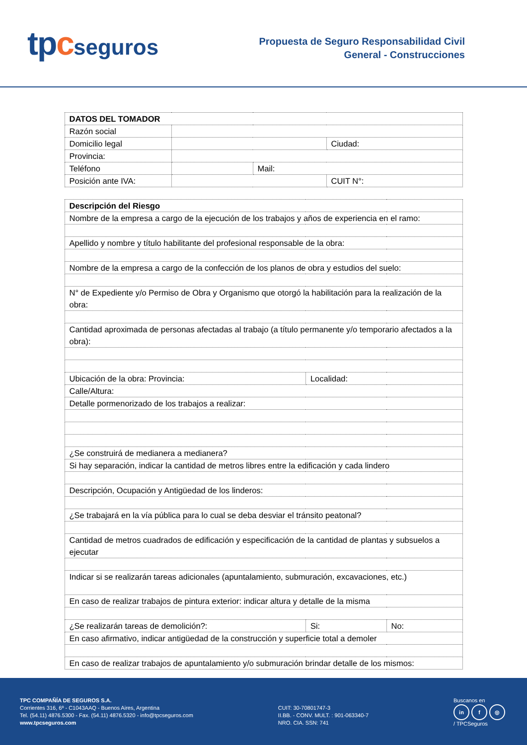tpcseguros
Propuesta de Seguro Responsabilidad Civil
General - Construcciones
| DATOS DEL TOMADOR | | | |
| Razón social | | | |
| Domicilio legal | | | Ciudad: |
| Provincia: | | | |
| Teléfono | | Mail: | |
| Posición ante IVA: | | | CUIT N°: |
| Descripción del Riesgo | | |
| Nombre de la empresa a cargo de la ejecución de los trabajos y años de experiencia en el ramo: | | |
| Apellido y nombre y título habilitante del profesional responsable de la obra: | | |
| Nombre de la empresa a cargo de la confección de los planos de obra y estudios del suelo: | | |
| N° de Expediente y/o Permiso de Obra y Organismo que otorgó la habilitación para la realización de la obra: | | |
| Cantidad aproximada de personas afectadas al trabajo (a título permanente y/o temporario afectados a la obra): | | |
| Ubicación de la obra: Provincia: | Localidad: | |
| Calle/Altura: | | |
| Detalle pormenorizado de los trabajos a realizar: | | |
| ¿Se construirá de medianera a medianera? | | |
| Si hay separación, indicar la cantidad de metros libres entre la edificación y cada lindero | | |
| Descripción, Ocupación y Antigüedad de los linderos: | | |
| ¿Se trabajará en la vía pública para lo cual se deba desviar el tránsito peatonal? | | |
| Cantidad de metros cuadrados de edificación y especificación de la cantidad de plantas y subsuelos a ejecutar | | |
| Indicar si se realizarán tareas adicionales (apuntalamiento, submuración, excavaciones, etc.) | | |
| En caso de realizar trabajos de pintura exterior: indicar altura y detalle de la misma | | |
| ¿Se realizarán tareas de demolición?: | Si: | No: |
| En caso afirmativo, indicar antigüedad de la construcción y superficie total a demoler | | |
| En caso de realizar trabajos de apuntalamiento y/o submuración brindar detalle de los mismos: | | |
TPC COMPAÑÍA DE SEGUROS S.A.
Corrientes 316, 6º - C1043AAQ - Buenos Aires, Argentina
Tel. (54.11) 4876.5300 - Fax. (54.11) 4876.5320 - info@tpcseguros.com
www.tpcseguros.com
CUIT: 30-70801747-3
II.BB. - CONV. MULT. : 901-063340-7
NRO. CIA. SSN: 741
Buscanos en
in f ◎
/ TPCSeguros